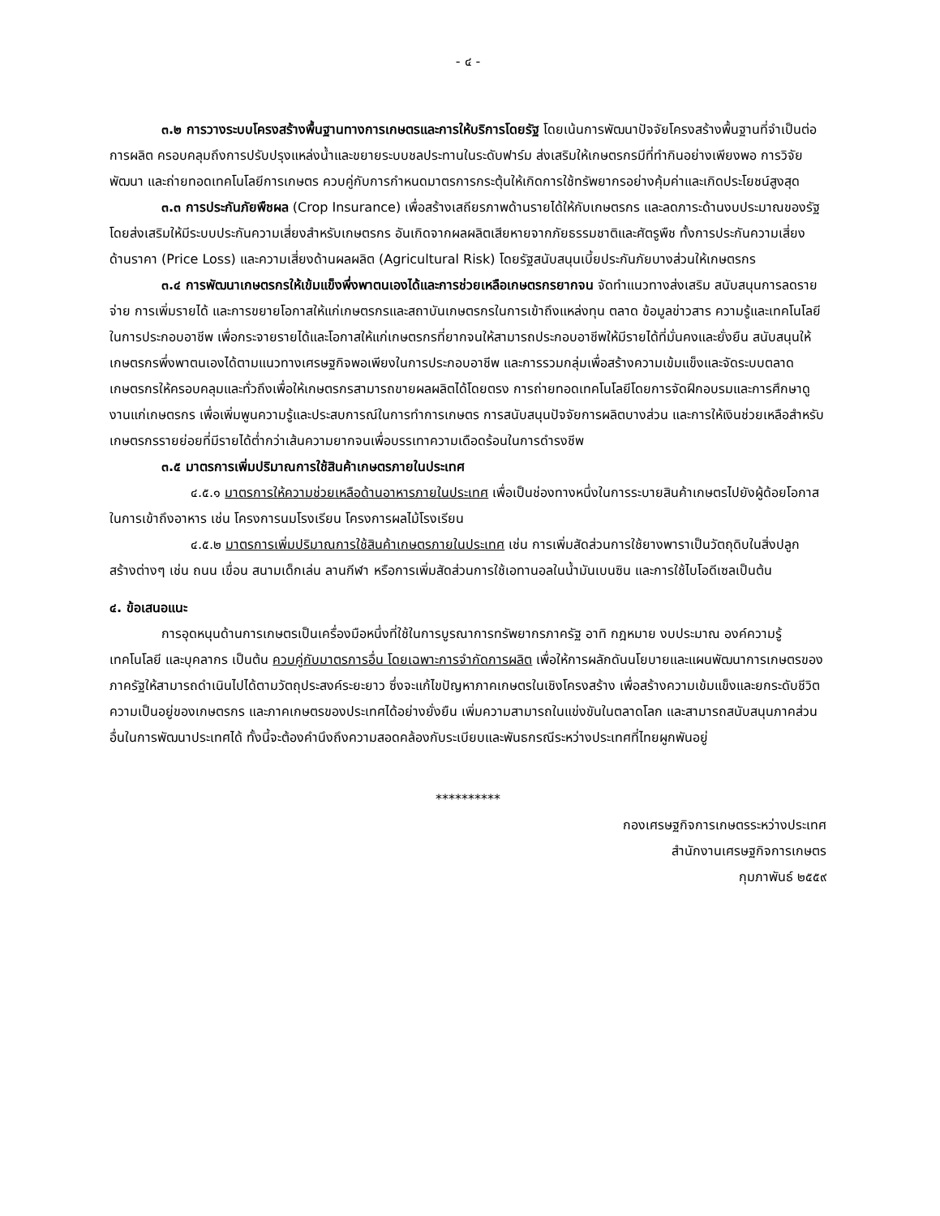- ๔ -
๓.๒ การวางระบบโครงสร้างพื้นฐานทางการเกษตรและการให้บริการโดยรัฐ โดยเน้นการพัฒนาปัจจัยโครงสร้างพื้นฐานที่จำเป็นต่อการผลิต ครอบคลุมถึงการปรับปรุงแหล่งน้ำและขยายระบบชลประทานในระดับฟาร์ม ส่งเสริมให้เกษตรกรมีที่ทำกินอย่างเพียงพอ การวิจัย พัฒนา และถ่ายทอดเทคโนโลยีการเกษตร ควบคู่กับการกำหนดมาตรการกระตุ้นให้เกิดการใช้ทรัพยากรอย่างคุ้มค่าและเกิดประโยชน์สูงสุด
๓.๓ การประกันภัยพืชผล (Crop Insurance) เพื่อสร้างเสถียรภาพด้านรายได้ให้กับเกษตรกร และลดภาระด้านงบประมาณของรัฐ โดยส่งเสริมให้มีระบบประกันความเสี่ยงสำหรับเกษตรกร อันเกิดจากผลผลิตเสียหายจากภัยธรรมชาติและศัตรูพืช ทั้งการประกันความเสี่ยงด้านราคา (Price Loss) และความเสี่ยงด้านผลผลิต (Agricultural Risk) โดยรัฐสนับสนุนเบี้ยประกันภัยบางส่วนให้เกษตรกร
๓.๔ การพัฒนาเกษตรกรให้เข้มแข็งพึ่งพาตนเองได้และการช่วยเหลือเกษตรกรยากจน จัดทำแนวทางส่งเสริม สนับสนุนการลดรายจ่าย การเพิ่มรายได้ และการขยายโอกาสให้แก่เกษตรกรและสถาบันเกษตรกรในการเข้าถึงแหล่งทุน ตลาด ข้อมูลข่าวสาร ความรู้และเทคโนโลยีในการประกอบอาชีพ เพื่อกระจายรายได้และโอกาสให้แก่เกษตรกรที่ยากจนให้สามารถประกอบอาชีพให้มีรายได้ที่มั่นคงและยั่งยืน สนับสนุนให้เกษตรกรพึ่งพาตนเองได้ตามแนวทางเศรษฐกิจพอเพียงในการประกอบอาชีพ และการรวมกลุ่มเพื่อสร้างความเข้มแข็งและจัดระบบตลาดเกษตรกรให้ครอบคลุมและทั่วถึงเพื่อให้เกษตรกรสามารถขายผลผลิตได้โดยตรง การถ่ายทอดเทคโนโลยีโดยการจัดฝึกอบรมและการศึกษาดูงานแก่เกษตรกร เพื่อเพิ่มพูนความรู้และประสบการณ์ในการทำการเกษตร การสนับสนุนปัจจัยการผลิตบางส่วน และการให้เงินช่วยเหลือสำหรับเกษตรกรรายย่อยที่มีรายได้ต่ำกว่าเส้นความยากจนเพื่อบรรเทาความเดือดร้อนในการดำรงชีพ
๓.๕ มาตรการเพิ่มปริมาณการใช้สินค้าเกษตรภายในประเทศ
๔.๕.๑ มาตรการให้ความช่วยเหลือด้านอาหารภายในประเทศ เพื่อเป็นช่องทางหนึ่งในการระบายสินค้าเกษตรไปยังผู้ด้อยโอกาสในการเข้าถึงอาหาร เช่น โครงการนมโรงเรียน โครงการผลไม้โรงเรียน
๔.๕.๒ มาตรการเพิ่มปริมาณการใช้สินค้าเกษตรภายในประเทศ เช่น การเพิ่มสัดส่วนการใช้ยางพาราเป็นวัตถุดิบในสิ่งปลูกสร้างต่างๆ เช่น ถนน เขื่อน สนามเด็กเล่น ลานกีฬา หรือการเพิ่มสัดส่วนการใช้เอทานอลในน้ำมันเบนซิน และการใช้ไบโอดีเซลเป็นต้น
๔. ข้อเสนอแนะ
การอุดหนุนด้านการเกษตรเป็นเครื่องมือหนึ่งที่ใช้ในการบูรณาการทรัพยากรภาครัฐ อาทิ กฎหมาย งบประมาณ องค์ความรู้ เทคโนโลยี และบุคลากร เป็นต้น ควบคู่กับมาตรการอื่น โดยเฉพาะการจำกัดการผลิต เพื่อให้การผลักดันนโยบายและแผนพัฒนาการเกษตรของภาครัฐให้สามารถดำเนินไปได้ตามวัตถุประสงค์ระยะยาว ซึ่งจะแก้ไขปัญหาภาคเกษตรในเชิงโครงสร้าง เพื่อสร้างความเข้มแข็งและยกระดับชีวิตความเป็นอยู่ของเกษตรกร และภาคเกษตรของประเทศได้อย่างยั่งยืน เพิ่มความสามารถในแข่งขันในตลาดโลก และสามารถสนับสนุนภาคส่วนอื่นในการพัฒนาประเทศได้ ทั้งนี้จะต้องคำนึงถึงความสอดคล้องกับระเบียบและพันธกรณีระหว่างประเทศที่ไทยผูกพันอยู่
**********
กองเศรษฐกิจการเกษตรระหว่างประเทศ
สำนักงานเศรษฐกิจการเกษตร
กุมภาพันธ์ ๒๕๕๙